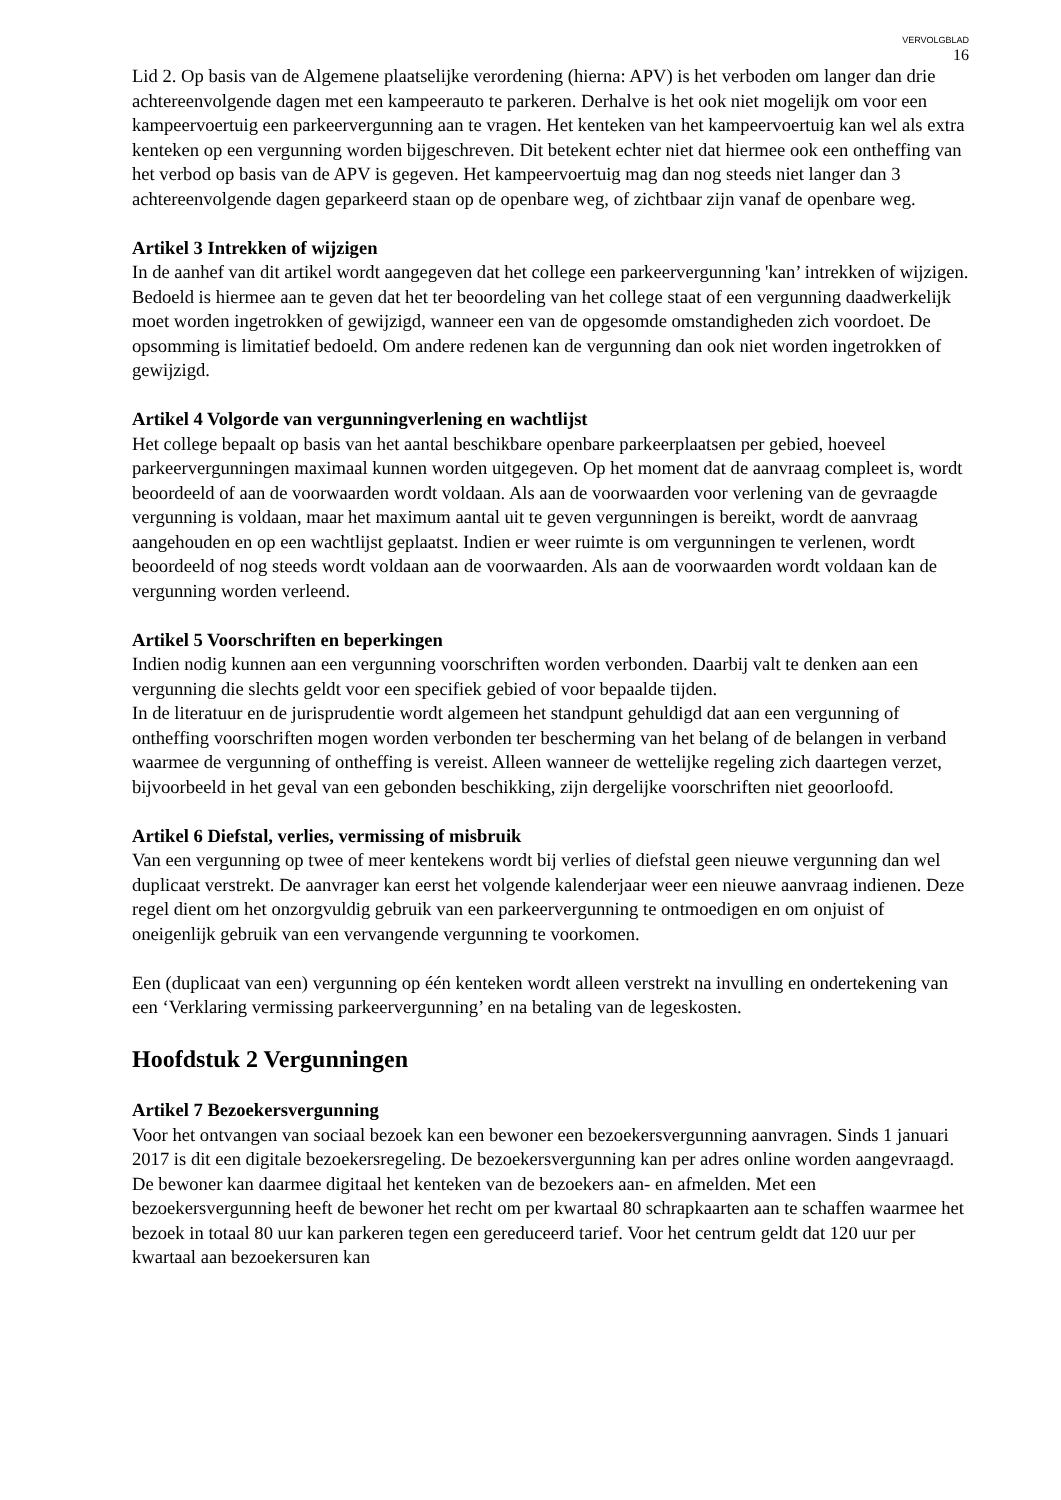VERVOLGBLAD
16
Lid 2. Op basis van de Algemene plaatselijke verordening (hierna: APV) is het verboden om langer dan drie achtereenvolgende dagen met een kampeerauto te parkeren. Derhalve is het ook niet mogelijk om voor een kampeervoertuig een parkeervergunning aan te vragen. Het kenteken van het kampeervoertuig kan wel als extra kenteken op een vergunning worden bijgeschreven. Dit betekent echter niet dat hiermee ook een ontheffing van het verbod op basis van de APV is gegeven. Het kampeervoertuig mag dan nog steeds niet langer dan 3 achtereenvolgende dagen geparkeerd staan op de openbare weg, of zichtbaar zijn vanaf de openbare weg.
Artikel 3 Intrekken of wijzigen
In de aanhef van dit artikel wordt aangegeven dat het college een parkeervergunning 'kan’ intrekken of wijzigen. Bedoeld is hiermee aan te geven dat het ter beoordeling van het college staat of een vergunning daadwerkelijk moet worden ingetrokken of gewijzigd, wanneer een van de opgesomde omstandigheden zich voordoet. De opsomming is limitatief bedoeld. Om andere redenen kan de vergunning dan ook niet worden ingetrokken of gewijzigd.
Artikel 4 Volgorde van vergunningverlening en wachtlijst
Het college bepaalt op basis van het aantal beschikbare openbare parkeerplaatsen per gebied, hoeveel parkeervergunningen maximaal kunnen worden uitgegeven. Op het moment dat de aanvraag compleet is, wordt beoordeeld of aan de voorwaarden wordt voldaan. Als aan de voorwaarden voor verlening van de gevraagde vergunning is voldaan, maar het maximum aantal uit te geven vergunningen is bereikt, wordt de aanvraag aangehouden en op een wachtlijst geplaatst. Indien er weer ruimte is om vergunningen te verlenen, wordt beoordeeld of nog steeds wordt voldaan aan de voorwaarden. Als aan de voorwaarden wordt voldaan kan de vergunning worden verleend.
Artikel 5 Voorschriften en beperkingen
Indien nodig kunnen aan een vergunning voorschriften worden verbonden. Daarbij valt te denken aan een vergunning die slechts geldt voor een specifiek gebied of voor bepaalde tijden.
In de literatuur en de jurisprudentie wordt algemeen het standpunt gehuldigd dat aan een vergunning of ontheffing voorschriften mogen worden verbonden ter bescherming van het belang of de belangen in verband waarmee de vergunning of ontheffing is vereist. Alleen wanneer de wettelijke regeling zich daartegen verzet, bijvoorbeeld in het geval van een gebonden beschikking, zijn dergelijke voorschriften niet geoorloofd.
Artikel 6 Diefstal, verlies, vermissing of misbruik
Van een vergunning op twee of meer kentekens wordt bij verlies of diefstal geen nieuwe vergunning dan wel duplicaat verstrekt. De aanvrager kan eerst het volgende kalenderjaar weer een nieuwe aanvraag indienen. Deze regel dient om het onzorgvuldig gebruik van een parkeervergunning te ontmoedigen en om onjuist of oneigenlijk gebruik van een vervangende vergunning te voorkomen.
Een (duplicaat van een) vergunning op één kenteken wordt alleen verstrekt na invulling en ondertekening van een ‘Verklaring vermissing parkeervergunning’ en na betaling van de legeskosten.
Hoofdstuk 2 Vergunningen
Artikel 7 Bezoekersvergunning
Voor het ontvangen van sociaal bezoek kan een bewoner een bezoekersvergunning aanvragen. Sinds 1 januari 2017 is dit een digitale bezoekersregeling. De bezoekersvergunning kan per adres online worden aangevraagd. De bewoner kan daarmee digitaal het kenteken van de bezoekers aan- en afmelden. Met een bezoekersvergunning heeft de bewoner het recht om per kwartaal 80 schrapkaarten aan te schaffen waarmee het bezoek in totaal 80 uur kan parkeren tegen een gereduceerd tarief. Voor het centrum geldt dat 120 uur per kwartaal aan bezoekersuren kan